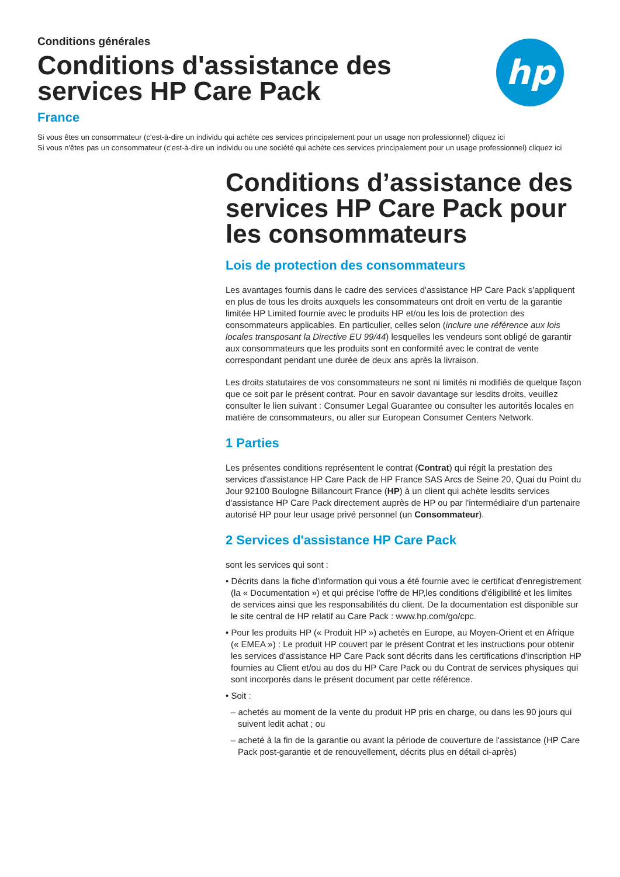hp
Conditions générales
Conditions d'assistance des
services HP Care Pack
France
Si vous êtes un consommateur (c'est-à-dire un individu qui achète ces services principalement pour un usage non professionnel) cliquez ici
Si vous n'êtes pas un consommateur (c'est-à-dire un individu ou une société qui achète ces services principalement pour un usage professionnel) cliquez ici
Conditions d’assistance des services HP Care Pack pour les consommateurs
Lois de protection des consommateurs
Les avantages fournis dans le cadre des services d'assistance HP Care Pack s'appliquent en plus de tous les droits auxquels les consommateurs ont droit en vertu de la garantie limitée HP Limited fournie avec le produits HP et/ou les lois de protection des consommateurs applicables. En particulier, celles selon (inclure une référence aux lois locales transposant la Directive EU 99/44) lesquelles les vendeurs sont obligé de garantir aux consommateurs que les produits sont en conformité avec le contrat de vente correspondant pendant une durée de deux ans après la livraison.
Les droits statutaires de vos consommateurs ne sont ni limités ni modifiés de quelque façon que ce soit par le présent contrat. Pour en savoir davantage sur lesdits droits, veuillez consulter le lien suivant : Consumer Legal Guarantee ou consulter les autorités locales en matière de consommateurs, ou aller sur European Consumer Centers Network.
1 Parties
Les présentes conditions représentent le contrat (Contrat) qui régit la prestation des services d'assistance HP Care Pack de HP France SAS Arcs de Seine 20, Quai du Point du Jour 92100 Boulogne Billancourt France (HP) à un client qui achète lesdits services d'assistance HP Care Pack directement auprès de HP ou par l'intermédiaire d'un partenaire autorisé HP pour leur usage privé personnel (un Consommateur).
2 Services d'assistance HP Care Pack
sont les services qui sont :
• Décrits dans la fiche d'information qui vous a été fournie avec le certificat d'enregistrement (la « Documentation ») et qui précise l'offre de HP,les conditions d'éligibilité et les limites de services ainsi que les responsabilités du client. De la documentation est disponible sur le site central de HP relatif au Care Pack : www.hp.com/go/cpc.
• Pour les produits HP (« Produit HP ») achetés en Europe, au Moyen-Orient et en Afrique (« EMEA ») : Le produit HP couvert par le présent Contrat et les instructions pour obtenir les services d'assistance HP Care Pack sont décrits dans les certifications d'inscription HP fournies au Client et/ou au dos du HP Care Pack ou du Contrat de services physiques qui sont incorporés dans le présent document par cette référence.
• Soit :
– achetés au moment de la vente du produit HP pris en charge, ou dans les 90 jours qui suivent ledit achat ; ou
– acheté à la fin de la garantie ou avant la période de couverture de l'assistance (HP Care Pack post-garantie et de renouvellement, décrits plus en détail ci-après)